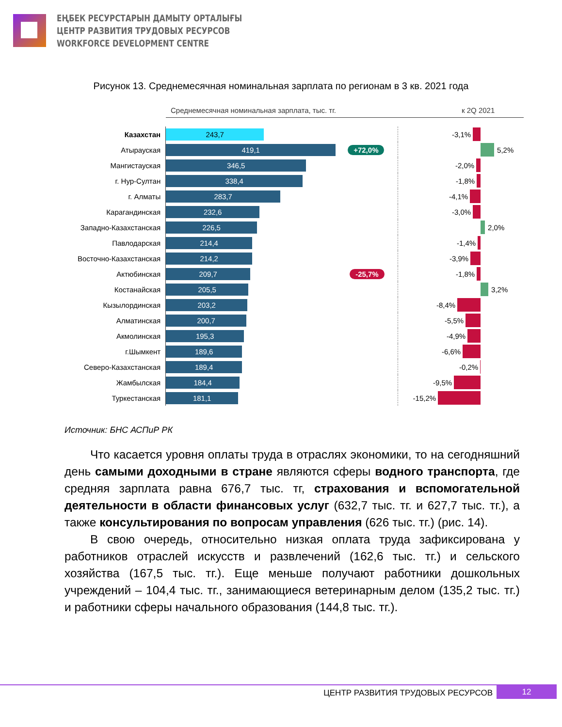ЕҢБЕК РЕСУРСТАРЫН ДАМЫТУ ОРТАЛЫҒЫ
ЦЕНТР РАЗВИТИЯ ТРУДОВЫХ РЕСУРСОВ
WORKFORCE DEVELOPMENT CENTRE
Рисунок 13. Среднемесячная номинальная зарплата по регионам в 3 кв. 2021 года
Среднемесячная номинальная зарплата, тыс. тг. к 2Q 2021
Казахстан
243,7
-3,1%
Атырауская
419,1
+72,0%
5,2%
Мангистауская
346,5
-2,0%
г. Нур-Султан
338,4
-1,8%
г. Алматы
283,7
-4,1%
Карагандинская
232,6
-3,0%
Западно-Казахстанская
226,5
2,0%
Павлодарская
214,4
-1,4%
Восточно-Казахстанская
214,2
-3,9%
Актюбинская
209,7
-25,7%
-1,8%
Костанайская
205,5
3,2%
Кызылординская
203,2
-8,4%
Алматинская
200,7
-5,5%
Акмолинская
195,3
-4,9%
г.Шымкент
189,6
-6,6%
Северо-Казахстанская
189,4
-0,2%
Жамбылская
184,4
-9,5%
Туркестанская
181,1
-15,2%
Источник: БНС АСПиР РК
Что касается уровня оплаты труда в отраслях экономики, то на сегодняшний день самыми доходными в стране являются сферы водного транспорта, где средняя зарплата равна 676,7 тыс. тг, страхования и вспомогательной деятельности в области финансовых услуг (632,7 тыс. тг. и 627,7 тыс. тг.), а также консультирования по вопросам управления (626 тыс. тг.) (рис. 14).
В свою очередь, относительно низкая оплата труда зафиксирована у работников отраслей искусств и развлечений (162,6 тыс. тг.) и сельского хозяйства (167,5 тыс. тг.). Еще меньше получают работники дошкольных учреждений – 104,4 тыс. тг., занимающиеся ветеринарным делом (135,2 тыс. тг.) и работники сферы начального образования (144,8 тыс. тг.).
ЦЕНТР РАЗВИТИЯ ТРУДОВЫХ РЕСУРСОВ 12